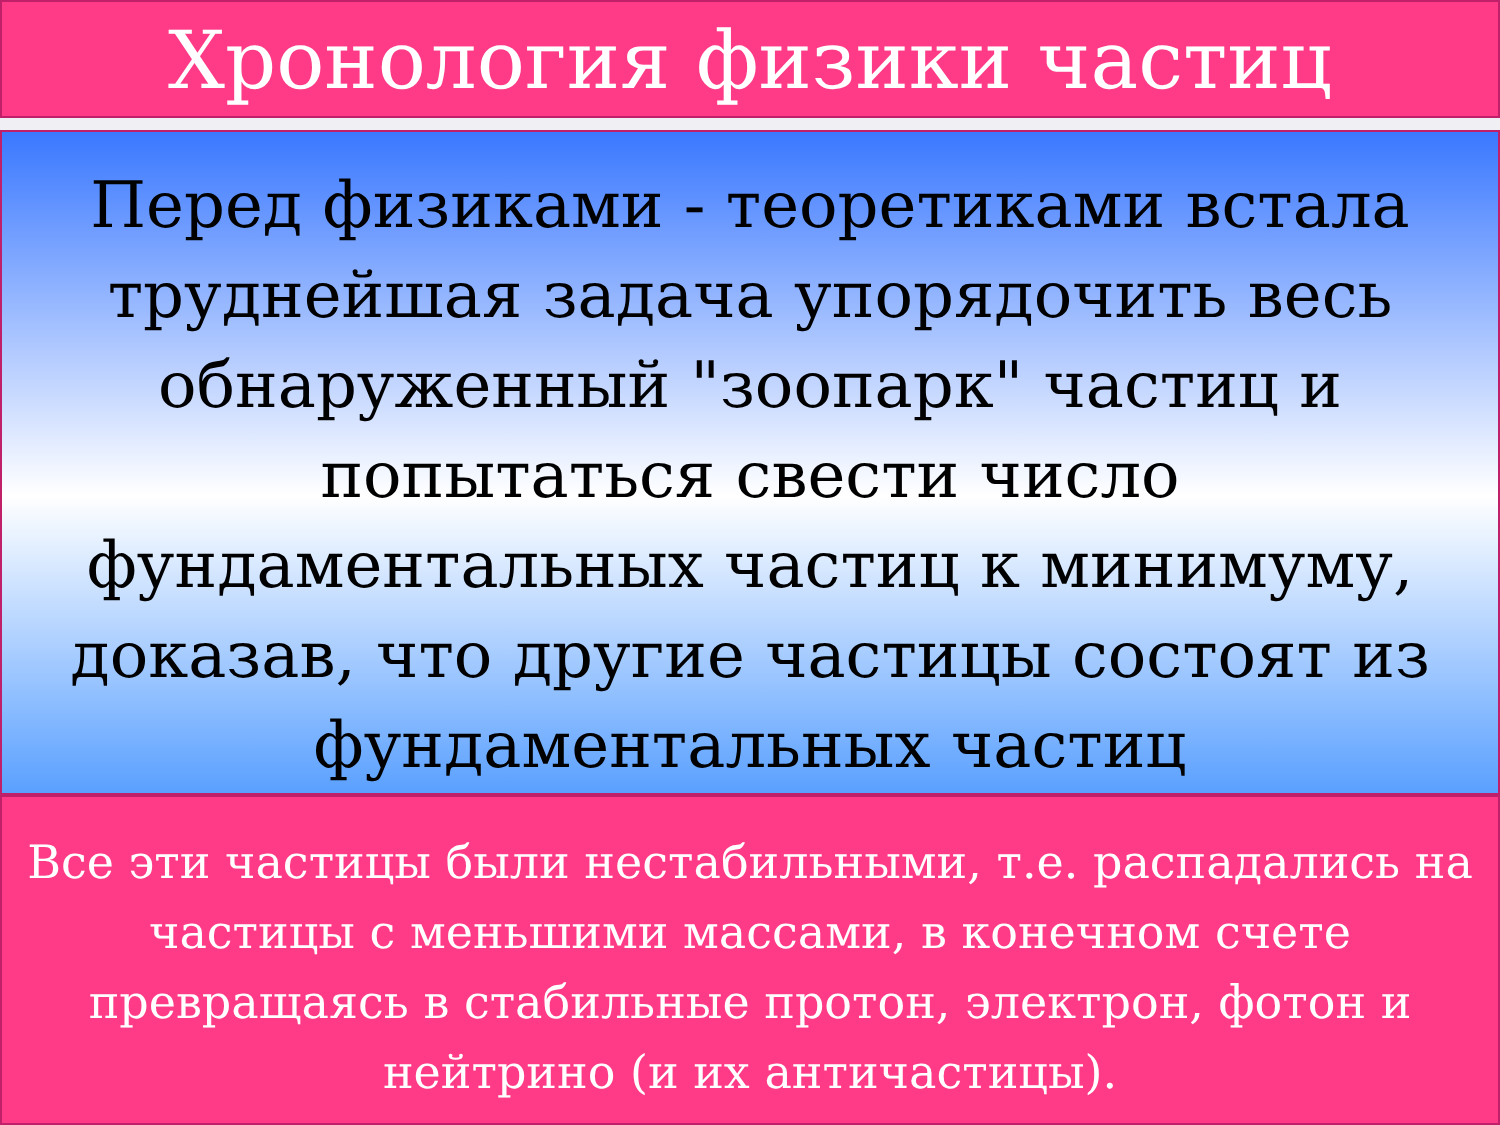Хронология физики частиц
Перед физиками - теоретиками встала труднейшая задача упорядочить весь обнаруженный "зоопарк" частиц и попытаться свести число фундаментальных частиц к минимуму, доказав, что другие частицы состоят из фундаментальных частиц
Все эти частицы были нестабильными, т.е. распадались на частицы с меньшими массами, в конечном счете превращаясь в стабильные протон, электрон, фотон и нейтрино (и их античастицы).